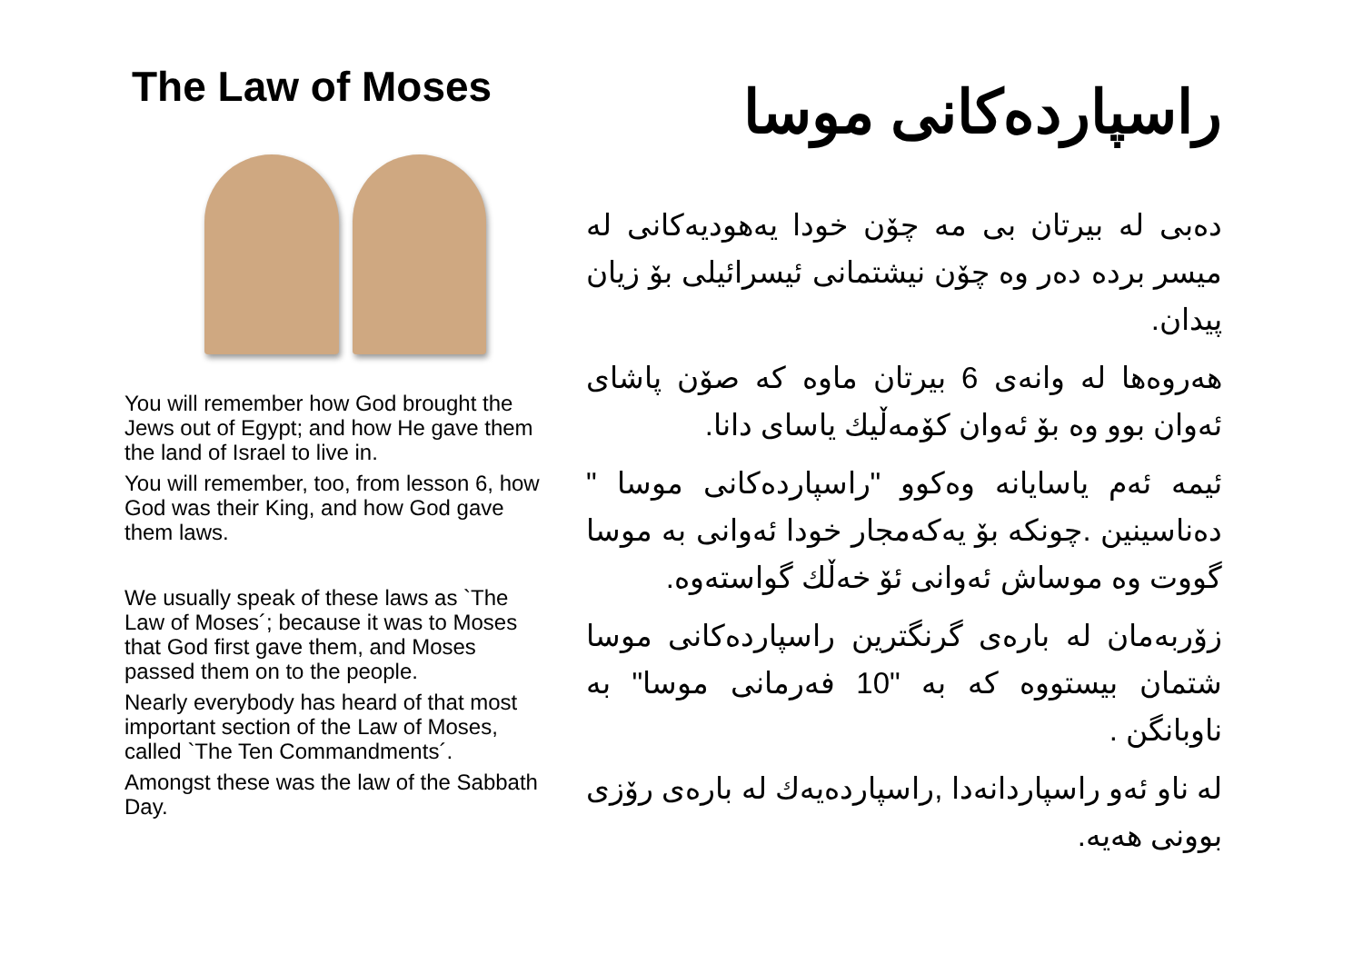The Law of Moses
You will remember how God brought the Jews out of Egypt; and how He gave them the land of Israel to live in.
You will remember, too, from lesson 6, how God was their King, and how God gave them laws.
We usually speak of these laws as `The Law of Moses´; because it was to Moses that God first gave them, and Moses passed them on to the people.
Nearly everybody has heard of that most important section of the Law of Moses, called `The Ten Commandments´.
Amongst these was the law of the Sabbath Day.
راسپاردەکانی موسا
دەبی لە بیرتان بی مە چۆن خودا یەهودیەکانی لە میسر بردە دەر وە چۆن نیشتمانی ئیسرائیلی بۆ زیان پیدان.
هەروەها لە وانەی 6 بیرتان ماوە کە صۆن پاشای ئەوان بوو وە بۆ ئەوان کۆمەڵیك یاسای دانا.
ئیمە ئەم یاسایانە وەکوو "راسپاردەکانی موسا " دەناسینین .چونکە بۆ یەکەمجار خودا ئەوانی بە موسا گووت وە موساش ئەوانی ئۆ خەڵك گواستەوە.
زۆربەمان لە بارەی گرنگترین راسپاردەکانی موسا شتمان بیستووە کە بە "10 فەرمانی موسا" بە ناوبانگن .
لە ناو ئەو راسپاردانەدا ,راسپاردەیەك لە بارەی رۆزی بوونی هەیە.